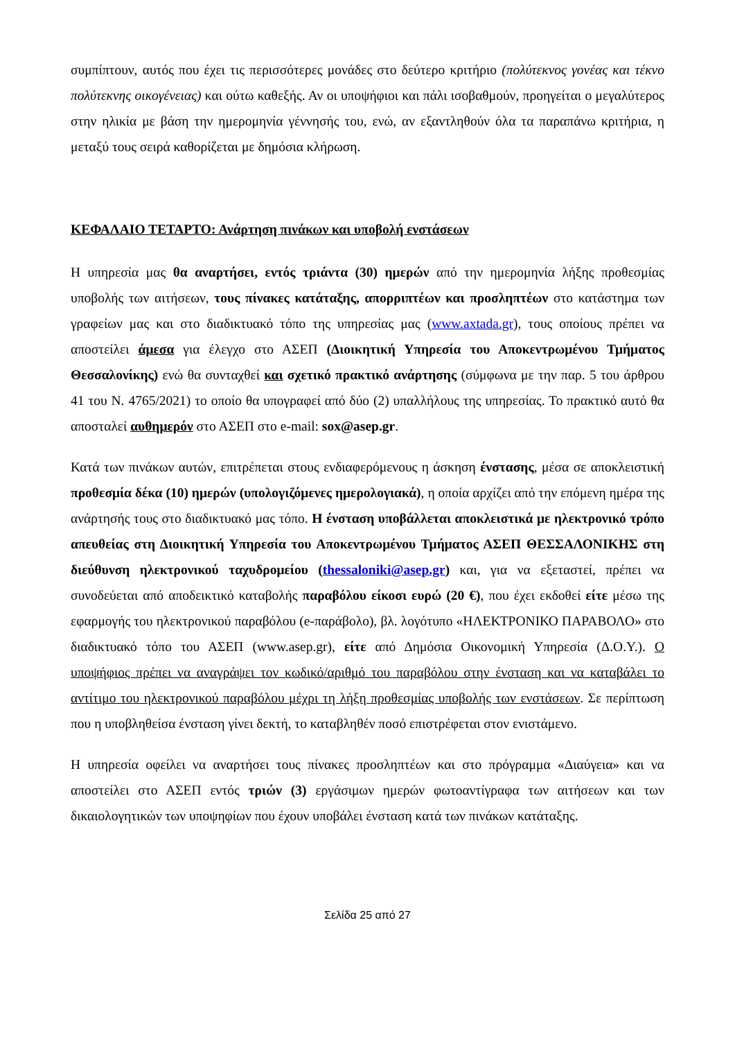συμπίπτουν, αυτός που έχει τις περισσότερες μονάδες στο δεύτερο κριτήριο (πολύτεκνος γονέας και τέκνο πολύτεκνης οικογένειας) και ούτω καθεξής. Αν οι υποψήφιοι και πάλι ισοβαθμούν, προηγείται ο μεγαλύτερος στην ηλικία με βάση την ημερομηνία γέννησής του, ενώ, αν εξαντληθούν όλα τα παραπάνω κριτήρια, η μεταξύ τους σειρά καθορίζεται με δημόσια κλήρωση.
ΚΕΦΑΛΑΙΟ ΤΕΤΑΡΤΟ: Ανάρτηση πινάκων και υποβολή ενστάσεων
Η υπηρεσία μας θα αναρτήσει, εντός τριάντα (30) ημερών από την ημερομηνία λήξης προθεσμίας υποβολής των αιτήσεων, τους πίνακες κατάταξης, απορριπτέων και προσληπτέων στο κατάστημα των γραφείων μας και στο διαδικτυακό τόπο της υπηρεσίας μας (www.axtada.gr), τους οποίους πρέπει να αποστείλει άμεσα για έλεγχο στο ΑΣΕΠ (Διοικητική Υπηρεσία του Αποκεντρωμένου Τμήματος Θεσσαλονίκης) ενώ θα συνταχθεί και σχετικό πρακτικό ανάρτησης (σύμφωνα με την παρ. 5 του άρθρου 41 του Ν. 4765/2021) το οποίο θα υπογραφεί από δύο (2) υπαλλήλους της υπηρεσίας. Το πρακτικό αυτό θα αποσταλεί αυθημερόν στο ΑΣΕΠ στο e-mail: sox@asep.gr.
Κατά των πινάκων αυτών, επιτρέπεται στους ενδιαφερόμενους η άσκηση ένστασης, μέσα σε αποκλειστική προθεσμία δέκα (10) ημερών (υπολογιζόμενες ημερολογιακά), η οποία αρχίζει από την επόμενη ημέρα της ανάρτησής τους στο διαδικτυακό μας τόπο. Η ένσταση υποβάλλεται αποκλειστικά με ηλεκτρονικό τρόπο απευθείας στη Διοικητική Υπηρεσία του Αποκεντρωμένου Τμήματος ΑΣΕΠ ΘΕΣΣΑΛΟΝΙΚΗΣ στη διεύθυνση ηλεκτρονικού ταχυδρομείου (thessaloniki@asep.gr) και, για να εξεταστεί, πρέπει να συνοδεύεται από αποδεικτικό καταβολής παραβόλου είκοσι ευρώ (20 €), που έχει εκδοθεί είτε μέσω της εφαρμογής του ηλεκτρονικού παραβόλου (e-παράβολο), βλ. λογότυπο «ΗΛΕΚΤΡΟΝΙΚΟ ΠΑΡΑΒΟΛΟ» στο διαδικτυακό τόπο του ΑΣΕΠ (www.asep.gr), είτε από Δημόσια Οικονομική Υπηρεσία (Δ.Ο.Υ.). Ο υποψήφιος πρέπει να αναγράψει τον κωδικό/αριθμό του παραβόλου στην ένσταση και να καταβάλει το αντίτιμο του ηλεκτρονικού παραβόλου μέχρι τη λήξη προθεσμίας υποβολής των ενστάσεων. Σε περίπτωση που η υποβληθείσα ένσταση γίνει δεκτή, το καταβληθέν ποσό επιστρέφεται στον ενιστάμενο.
Η υπηρεσία οφείλει να αναρτήσει τους πίνακες προσληπτέων και στο πρόγραμμα «Διαύγεια» και να αποστείλει στο ΑΣΕΠ εντός τριών (3) εργάσιμων ημερών φωτοαντίγραφα των αιτήσεων και των δικαιολογητικών των υποψηφίων που έχουν υποβάλει ένσταση κατά των πινάκων κατάταξης.
Σελίδα 25 από 27